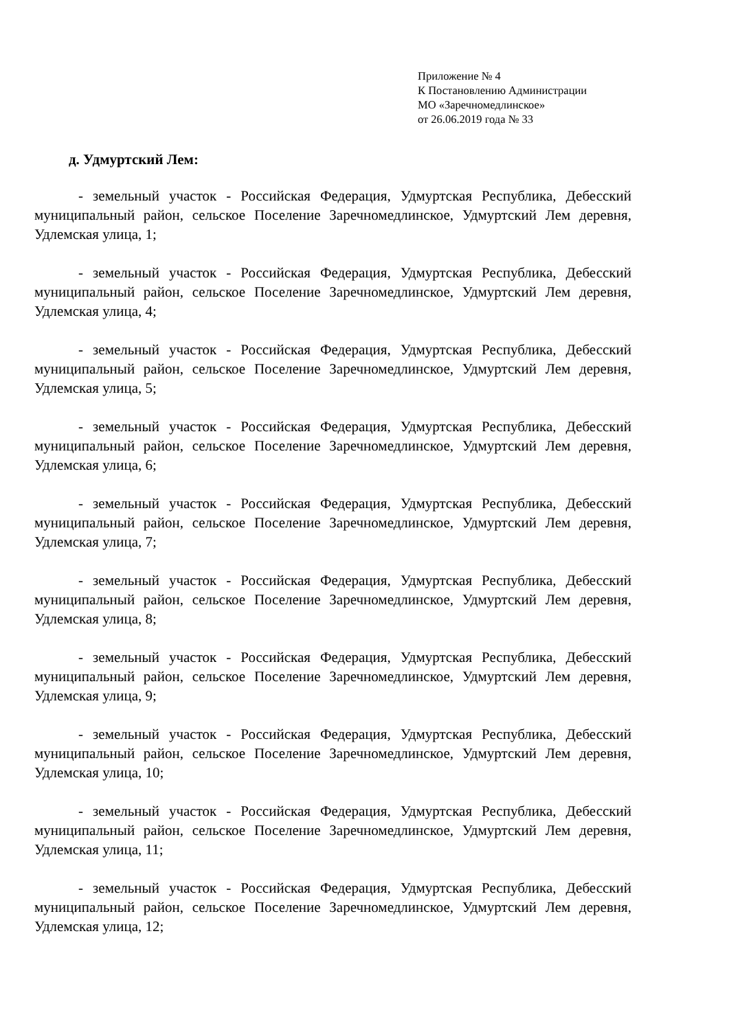Приложение № 4
К Постановлению Администрации
МО «Заречномедлинское»
от 26.06.2019 года № 33
д. Удмуртский Лем:
- земельный участок - Российская Федерация, Удмуртская Республика, Дебесский муниципальный район, сельское Поселение Заречномедлинское, Удмуртский Лем деревня, Удлемская улица, 1;
- земельный участок - Российская Федерация, Удмуртская Республика, Дебесский муниципальный район, сельское Поселение Заречномедлинское, Удмуртский Лем деревня, Удлемская улица, 4;
- земельный участок - Российская Федерация, Удмуртская Республика, Дебесский муниципальный район, сельское Поселение Заречномедлинское, Удмуртский Лем деревня, Удлемская улица, 5;
- земельный участок - Российская Федерация, Удмуртская Республика, Дебесский муниципальный район, сельское Поселение Заречномедлинское, Удмуртский Лем деревня, Удлемская улица, 6;
- земельный участок - Российская Федерация, Удмуртская Республика, Дебесский муниципальный район, сельское Поселение Заречномедлинское, Удмуртский Лем деревня, Удлемская улица, 7;
- земельный участок - Российская Федерация, Удмуртская Республика, Дебесский муниципальный район, сельское Поселение Заречномедлинское, Удмуртский Лем деревня, Удлемская улица, 8;
- земельный участок - Российская Федерация, Удмуртская Республика, Дебесский муниципальный район, сельское Поселение Заречномедлинское, Удмуртский Лем деревня, Удлемская улица, 9;
- земельный участок - Российская Федерация, Удмуртская Республика, Дебесский муниципальный район, сельское Поселение Заречномедлинское, Удмуртский Лем деревня, Удлемская улица, 10;
- земельный участок - Российская Федерация, Удмуртская Республика, Дебесский муниципальный район, сельское Поселение Заречномедлинское, Удмуртский Лем деревня, Удлемская улица, 11;
- земельный участок - Российская Федерация, Удмуртская Республика, Дебесский муниципальный район, сельское Поселение Заречномедлинское, Удмуртский Лем деревня, Удлемская улица, 12;